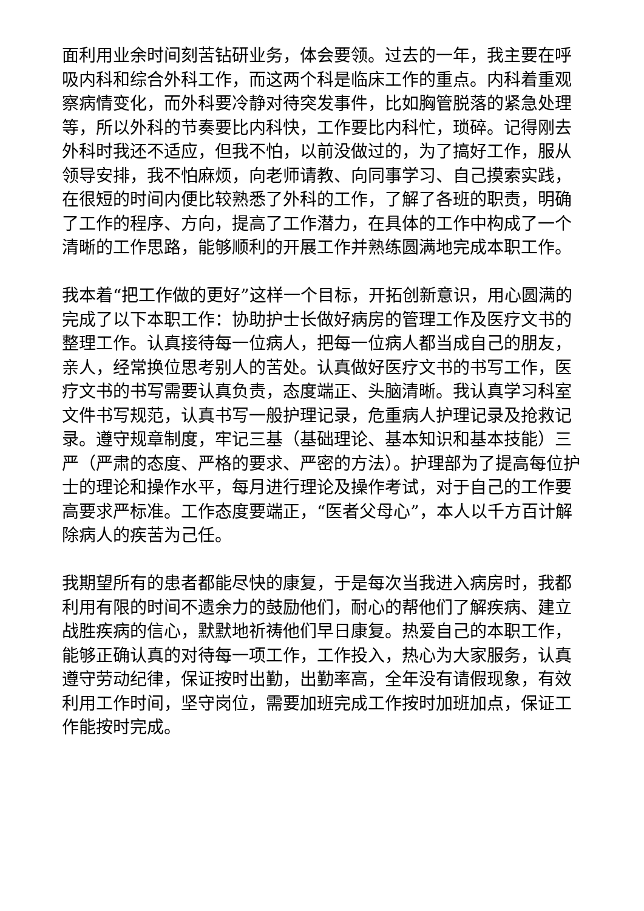面利用业余时间刻苦钻研业务，体会要领。过去的一年，我主要在呼吸内科和综合外科工作，而这两个科是临床工作的重点。内科着重观察病情变化，而外科要冷静对待突发事件，比如胸管脱落的紧急处理等，所以外科的节奏要比内科快，工作要比内科忙，琐碎。记得刚去外科时我还不适应，但我不怕，以前没做过的，为了搞好工作，服从领导安排，我不怕麻烦，向老师请教、向同事学习、自己摸索实践，在很短的时间内便比较熟悉了外科的工作，了解了各班的职责，明确了工作的程序、方向，提高了工作潜力，在具体的工作中构成了一个清晰的工作思路，能够顺利的开展工作并熟练圆满地完成本职工作。
我本着“把工作做的更好”这样一个目标，开拓创新意识，用心圆满的完成了以下本职工作：协助护士长做好病房的管理工作及医疗文书的整理工作。认真接待每一位病人，把每一位病人都当成自己的朋友，亲人，经常换位思考别人的苦处。认真做好医疗文书的书写工作，医疗文书的书写需要认真负责，态度端正、头脑清晰。我认真学习科室文件书写规范，认真书写一般护理记录，危重病人护理记录及抢救记录。遵守规章制度，牢记三基（基础理论、基本知识和基本技能）三严（严肃的态度、严格的要求、严密的方法）。护理部为了提高每位护士的理论和操作水平，每月进行理论及操作考试，对于自己的工作要高要求严标准。工作态度要端正，“医者父母心”，本人以千方百计解除病人的疾苦为己任。
我期望所有的患者都能尽快的康复，于是每次当我进入病房时，我都利用有限的时间不遗余力的鼓励他们，耐心的帮他们了解疾病、建立战胜疾病的信心，默默地祈祷他们早日康复。热爱自己的本职工作，能够正确认真的对待每一项工作，工作投入，热心为大家服务，认真遵守劳动纪律，保证按时出勤，出勤率高，全年没有请假现象，有效利用工作时间，坚守岗位，需要加班完成工作按时加班加点，保证工作能按时完成。